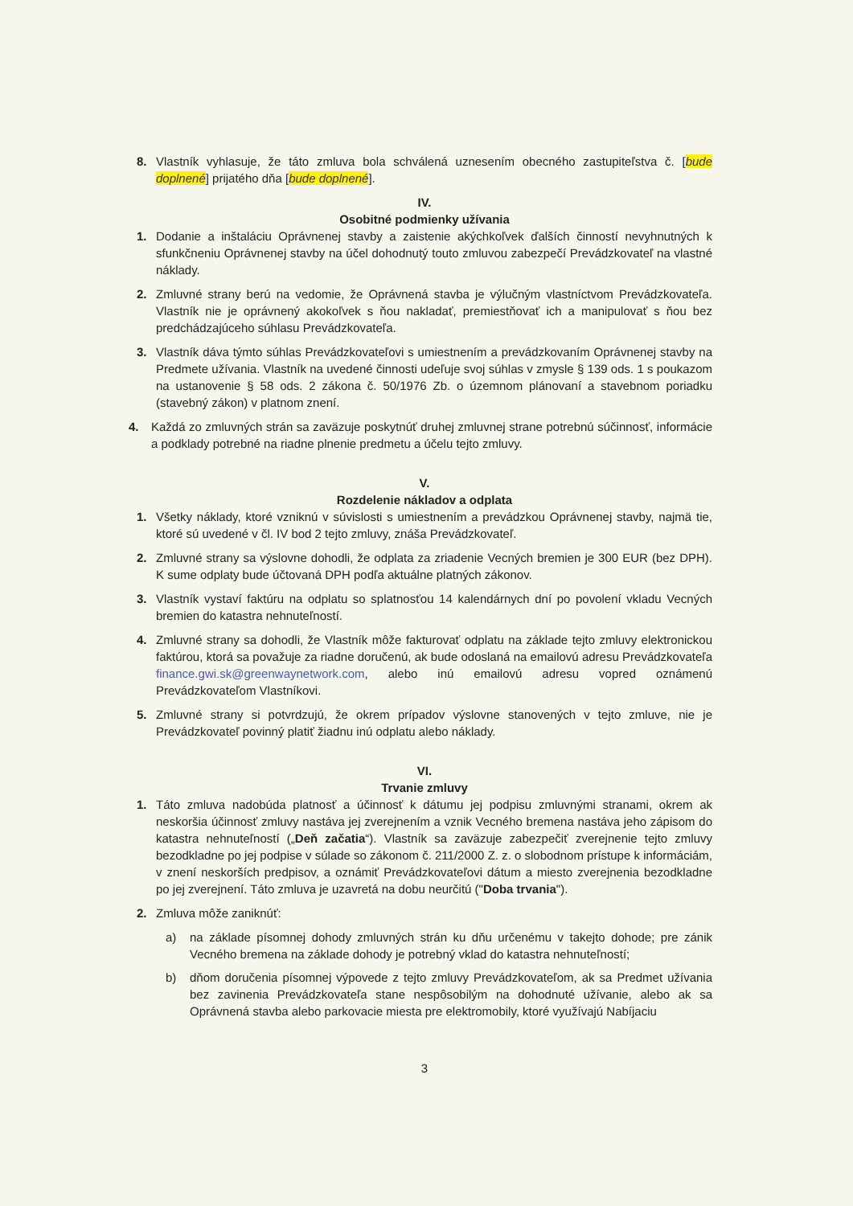8. Vlastník vyhlasuje, že táto zmluva bola schválená uznesením obecného zastupiteľstva č. [bude doplnené] prijatého dňa [bude doplnené].
IV.
Osobitné podmienky užívania
1. Dodanie a inštaláciu Oprávnenej stavby a zaistenie akýchkoľvek ďalších činností nevyhnutných k sfunkčneniu Oprávnenej stavby na účel dohodnutý touto zmluvou zabezpečí Prevádzkovateľ na vlastné náklady.
2. Zmluvné strany berú na vedomie, že Oprávnená stavba je výlučným vlastníctvom Prevádzkovateľa. Vlastník nie je oprávnený akokoľvek s ňou nakladať, premiestňovať ich a manipulovať s ňou bez predchádzajúceho súhlasu Prevádzkovateľa.
3. Vlastník dáva týmto súhlas Prevádzkovateľovi s umiestnením a prevádzkovaním Oprávnenej stavby na Predmete užívania. Vlastník na uvedené činnosti udeľuje svoj súhlas v zmysle § 139 ods. 1 s poukazom na ustanovenie § 58 ods. 2 zákona č. 50/1976 Zb. o územnom plánovaní a stavebnom poriadku (stavebný zákon) v platnom znení.
4. Každá zo zmluvných strán sa zaväzuje poskytnúť druhej zmluvnej strane potrebnú súčinnosť, informácie a podklady potrebné na riadne plnenie predmetu a účelu tejto zmluvy.
V.
Rozdelenie nákladov a odplata
1. Všetky náklady, ktoré vzniknú v súvislosti s umiestnením a prevádzkou Oprávnenej stavby, najmä tie, ktoré sú uvedené v čl. IV bod 2 tejto zmluvy, znáša Prevádzkovateľ.
2. Zmluvné strany sa výslovne dohodli, že odplata za zriadenie Vecných bremien je 300 EUR (bez DPH). K sume odplaty bude účtovaná DPH podľa aktuálne platných zákonov.
3. Vlastník vystaví faktúru na odplatu so splatnosťou 14 kalendárnych dní po povolení vkladu Vecných bremien do katastra nehnuteľností.
4. Zmluvné strany sa dohodli, že Vlastník môže fakturovať odplatu na základe tejto zmluvy elektronickou faktúrou, ktorá sa považuje za riadne doručenú, ak bude odoslaná na emailovú adresu Prevádzkovateľa finance.gwi.sk@greenwaynetwork.com, alebo inú emailovú adresu vopred oznámenú Prevádzkovateľom Vlastníkovi.
5. Zmluvné strany si potvrdzujú, že okrem prípadov výslovne stanovených v tejto zmluve, nie je Prevádzkovateľ povinný platiť žiadnu inú odplatu alebo náklady.
VI.
Trvanie zmluvy
1. Táto zmluva nadobúda platnosť a účinnosť k dátumu jej podpisu zmluvnými stranami, okrem ak neskoršia účinnosť zmluvy nastáva jej zverejnením a vznik Vecného bremena nastáva jeho zápisom do katastra nehnuteľností („Deň začatia“). Vlastník sa zaväzuje zabezpečiť zverejnenie tejto zmluvy bezodkladne po jej podpise v súlade so zákonom č. 211/2000 Z. z. o slobodnom prístupe k informáciám, v znení neskorších predpisov, a oznámiť Prevádzkovateľovi dátum a miesto zverejnenia bezodkladne po jej zverejnení. Táto zmluva je uzavretá na dobu neurčitú ("Doba trvania").
2. Zmluva môže zaniknúť:
a) na základe písomnej dohody zmluvných strán ku dňu určenému v takejto dohode; pre zánik Vecného bremena na základe dohody je potrebný vklad do katastra nehnuteľností;
b) dňom doručenia písomnej výpovede z tejto zmluvy Prevádzkovateľom, ak sa Predmet užívania bez zavinenia Prevádzkovateľa stane nespôsobilým na dohodnuté užívanie, alebo ak sa Oprávnená stavba alebo parkovacie miesta pre elektromobily, ktoré využívajú Nabíjaciu
3